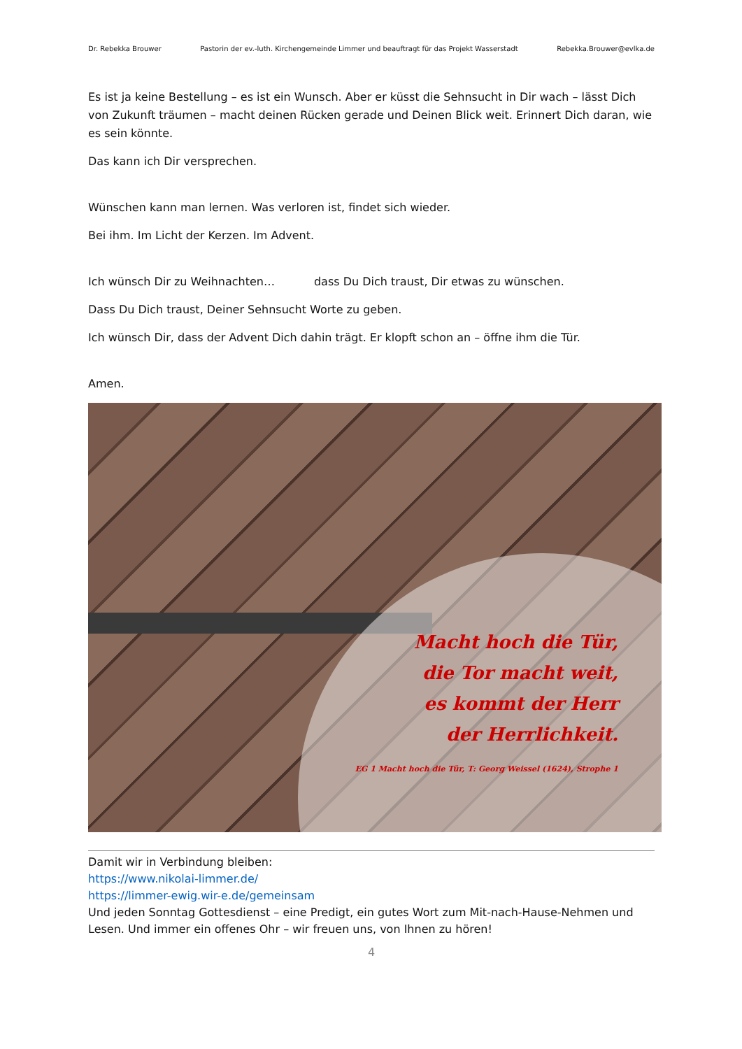Dr. Rebekka Brouwer Pastorin der ev.-luth. Kirchengemeinde Limmer und beauftragt für das Projekt Wasserstadt Rebekka.Brouwer@evlka.de
Es ist ja keine Bestellung – es ist ein Wunsch. Aber er küsst die Sehnsucht in Dir wach – lässt Dich von Zukunft träumen – macht deinen Rücken gerade und Deinen Blick weit. Erinnert Dich daran, wie es sein könnte.
Das kann ich Dir versprechen.
Wünschen kann man lernen. Was verloren ist, findet sich wieder.
Bei ihm. Im Licht der Kerzen. Im Advent.
Ich wünsch Dir zu Weihnachten… dass Du Dich traust, Dir etwas zu wünschen.
Dass Du Dich traust, Deiner Sehnsucht Worte zu geben.
Ich wünsch Dir, dass der Advent Dich dahin trägt. Er klopft schon an – öffne ihm die Tür.
Amen.
Macht hoch die Tür,
die Tor macht weit,
es kommt der Herr
der Herrlichkeit.
EG 1 Macht hoch die Tür, T: Georg Weissel (1624), Strophe 1
Damit wir in Verbindung bleiben:
https://www.nikolai-limmer.de/
https://limmer-ewig.wir-e.de/gemeinsam
Und jeden Sonntag Gottesdienst – eine Predigt, ein gutes Wort zum Mit-nach-Hause-Nehmen und Lesen. Und immer ein offenes Ohr – wir freuen uns, von Ihnen zu hören!
4